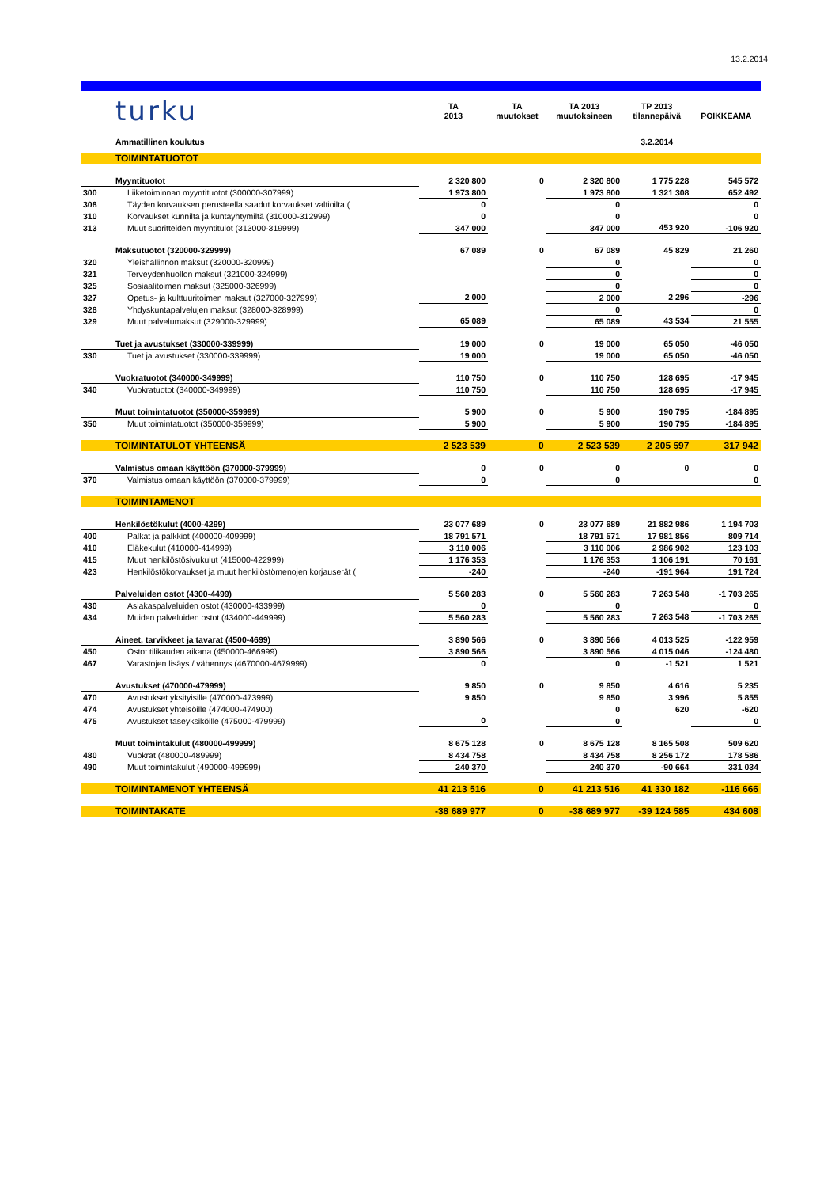13.2.2014
| | turku | TA 2013 | TA muutokset | TA 2013 muutoksineen | TP 2013 tilannepäivä | POIKKEAMA |
| | Ammatillinen koulutus | | | | 3.2.2014 | |
| | TOIMINTATUOTOT | | | | | |
| | Myyntituotot | 2 320 800 | 0 | 2 320 800 | 1 775 228 | 545 572 |
| 300 | Liiketoiminnan myyntituotot (300000-307999) | 1 973 800 | | 1 973 800 | 1 321 308 | 652 492 |
| 308 | Täyden korvauksen perusteella saadut korvaukset valtioilta ( | 0 | | 0 | | 0 |
| 310 | Korvaukset kunnilta ja kuntayhtymiltä (310000-312999) | 0 | | 0 | | 0 |
| 313 | Muut suoritteiden myyntitulot (313000-319999) | 347 000 | | 347 000 | 453 920 | -106 920 |
| | Maksutuotot (320000-329999) | 67 089 | 0 | 67 089 | 45 829 | 21 260 |
| 320 | Yleishallinnon maksut (320000-320999) | | | 0 | | 0 |
| 321 | Terveydenhuollon maksut (321000-324999) | | | 0 | | 0 |
| 325 | Sosiaalitoimen maksut (325000-326999) | | | 0 | | 0 |
| 327 | Opetus- ja kulttuuritoimen maksut (327000-327999) | 2 000 | | 2 000 | 2 296 | -296 |
| 328 | Yhdyskuntapalvelujen maksut (328000-328999) | | | 0 | | 0 |
| 329 | Muut palvelumaksut (329000-329999) | 65 089 | | 65 089 | 43 534 | 21 555 |
| | Tuet ja avustukset (330000-339999) | 19 000 | 0 | 19 000 | 65 050 | -46 050 |
| 330 | Tuet ja avustukset (330000-339999) | 19 000 | | 19 000 | 65 050 | -46 050 |
| | Vuokratuotot (340000-349999) | 110 750 | 0 | 110 750 | 128 695 | -17 945 |
| 340 | Vuokratuotot (340000-349999) | 110 750 | | 110 750 | 128 695 | -17 945 |
| | Muut toimintatuotot (350000-359999) | 5 900 | 0 | 5 900 | 190 795 | -184 895 |
| 350 | Muut toimintatuotot (350000-359999) | 5 900 | | 5 900 | 190 795 | -184 895 |
| | TOIMINTATULOT YHTEENSÄ | 2 523 539 | 0 | 2 523 539 | 2 205 597 | 317 942 |
| | Valmistus omaan käyttöön (370000-379999) | 0 | 0 | 0 | 0 | 0 |
| 370 | Valmistus omaan käyttöön (370000-379999) | 0 | | 0 | | 0 |
| | TOIMINTAMENOT | | | | | |
| | Henkilöstökulut (4000-4299) | 23 077 689 | 0 | 23 077 689 | 21 882 986 | 1 194 703 |
| 400 | Palkat ja palkkiot (400000-409999) | 18 791 571 | | 18 791 571 | 17 981 856 | 809 714 |
| 410 | Eläkekulut (410000-414999) | 3 110 006 | | 3 110 006 | 2 986 902 | 123 103 |
| 415 | Muut henkilöstösivukulut (415000-422999) | 1 176 353 | | 1 176 353 | 1 106 191 | 70 161 |
| 423 | Henkilöstökorvaukset ja muut henkilöstömenojen korjauserät ( | -240 | | -240 | -191 964 | 191 724 |
| | Palveluiden ostot (4300-4499) | 5 560 283 | 0 | 5 560 283 | 7 263 548 | -1 703 265 |
| 430 | Asiakaspalveluiden ostot (430000-433999) | 0 | | 0 | | 0 |
| 434 | Muiden palveluiden ostot (434000-449999) | 5 560 283 | | 5 560 283 | 7 263 548 | -1 703 265 |
| | Aineet, tarvikkeet ja tavarat (4500-4699) | 3 890 566 | 0 | 3 890 566 | 4 013 525 | -122 959 |
| 450 | Ostot tilikauden aikana (450000-466999) | 3 890 566 | | 3 890 566 | 4 015 046 | -124 480 |
| 467 | Varastojen lisäys / vähennys (4670000-4679999) | 0 | | 0 | -1 521 | 1 521 |
| | Avustukset (470000-479999) | 9 850 | 0 | 9 850 | 4 616 | 5 235 |
| 470 | Avustukset yksityisille (470000-473999) | 9 850 | | 9 850 | 3 996 | 5 855 |
| 474 | Avustukset yhteisöille (474000-474900) | | | 0 | 620 | -620 |
| 475 | Avustukset taseyksiköille (475000-479999) | 0 | | 0 | | 0 |
| | Muut toimintakulut (480000-499999) | 8 675 128 | 0 | 8 675 128 | 8 165 508 | 509 620 |
| 480 | Vuokrat (480000-489999) | 8 434 758 | | 8 434 758 | 8 256 172 | 178 586 |
| 490 | Muut toimintakulut (490000-499999) | 240 370 | | 240 370 | -90 664 | 331 034 |
| | TOIMINTAMENOT YHTEENSÄ | 41 213 516 | 0 | 41 213 516 | 41 330 182 | -116 666 |
| | TOIMINTAKATE | -38 689 977 | 0 | -38 689 977 | -39 124 585 | 434 608 |